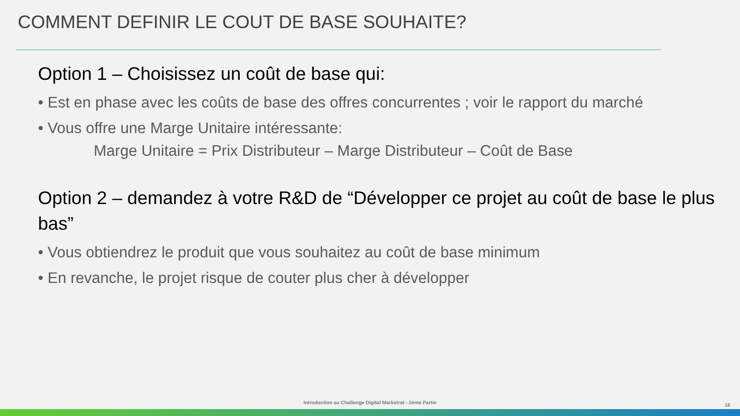COMMENT DEFINIR LE COUT DE BASE SOUHAITE?
Option 1 – Choisissez un coût de base qui:
• Est en phase avec les coûts de base des offres concurrentes ; voir le rapport du marché
• Vous offre une Marge Unitaire intéressante:
Marge Unitaire = Prix Distributeur – Marge Distributeur – Coût de Base
Option 2 – demandez à votre R&D de “Développer ce projet au coût de base le plus bas”
• Vous obtiendrez le produit que vous souhaitez au coût de base minimum
• En revanche, le projet risque de couter plus cher à développer
Introduction au Challenge Digital Markstrat - 2ème Partie 16